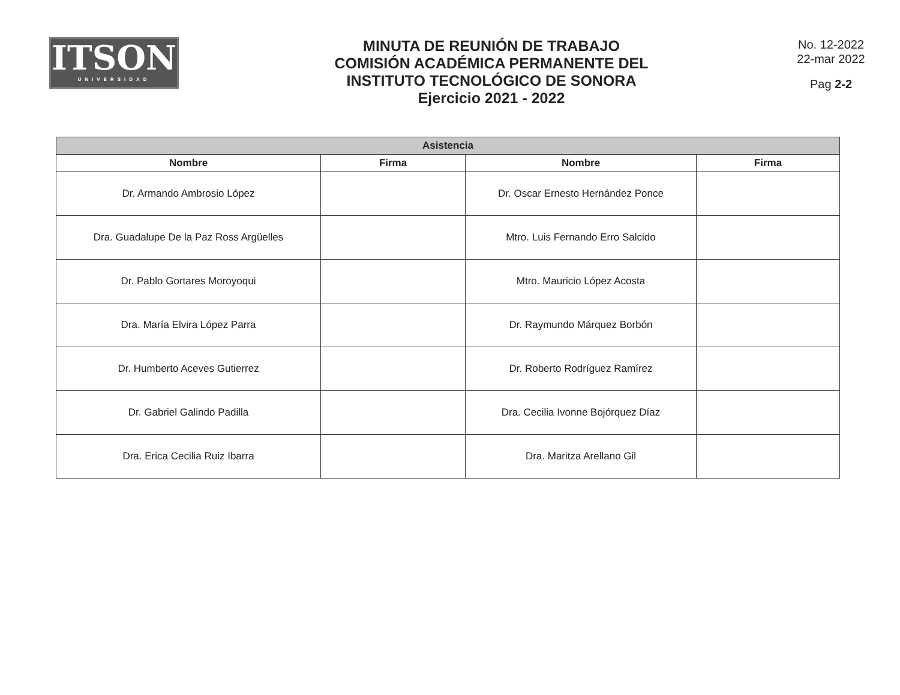ITSON
UNIVERSIDAD
MINUTA DE REUNIÓN DE TRABAJO
COMISIÓN ACADÉMICA PERMANENTE DEL
INSTITUTO TECNOLÓGICO DE SONORA
Ejercicio 2021 - 2022
No. 12-2022
22-mar 2022
Pag 2-2
| Asistencia | | | |
| --- | --- | --- | --- |
| Nombre | Firma | Nombre | Firma |
| Dr. Armando Ambrosio López | | Dr. Oscar Ernesto Hernández Ponce | |
| Dra. Guadalupe De la Paz Ross Argüelles | | Mtro. Luis Fernando Erro Salcido | |
| Dr. Pablo Gortares Moroyoqui | | Mtro. Mauricio López Acosta | |
| Dra. María Elvira López Parra | | Dr. Raymundo Márquez Borbón | |
| Dr. Humberto Aceves Gutierrez | | Dr. Roberto Rodríguez Ramírez | |
| Dr. Gabriel Galindo Padilla | | Dra. Cecilia Ivonne Bojórquez Díaz | |
| Dra. Erica Cecilia Ruiz Ibarra | | Dra. Maritza Arellano Gil | |